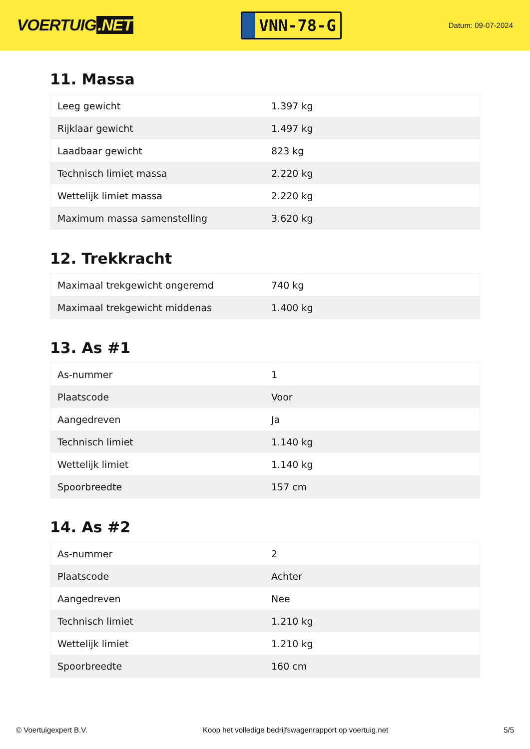VOERTUIG.NET
VNN-78-G
Datum: 09-07-2024
11. Massa
| Leeg gewicht | 1.397 kg |
| Rijklaar gewicht | 1.497 kg |
| Laadbaar gewicht | 823 kg |
| Technisch limiet massa | 2.220 kg |
| Wettelijk limiet massa | 2.220 kg |
| Maximum massa samenstelling | 3.620 kg |
12. Trekkracht
| Maximaal trekgewicht ongeremd | 740 kg |
| Maximaal trekgewicht middenas | 1.400 kg |
13. As #1
| As-nummer | 1 |
| Plaatscode | Voor |
| Aangedreven | Ja |
| Technisch limiet | 1.140 kg |
| Wettelijk limiet | 1.140 kg |
| Spoorbreedte | 157 cm |
14. As #2
| As-nummer | 2 |
| Plaatscode | Achter |
| Aangedreven | Nee |
| Technisch limiet | 1.210 kg |
| Wettelijk limiet | 1.210 kg |
| Spoorbreedte | 160 cm |
© Voertuigexpert B.V. Koop het volledige bedrijfswagenrapport op voertuig.net 5/5